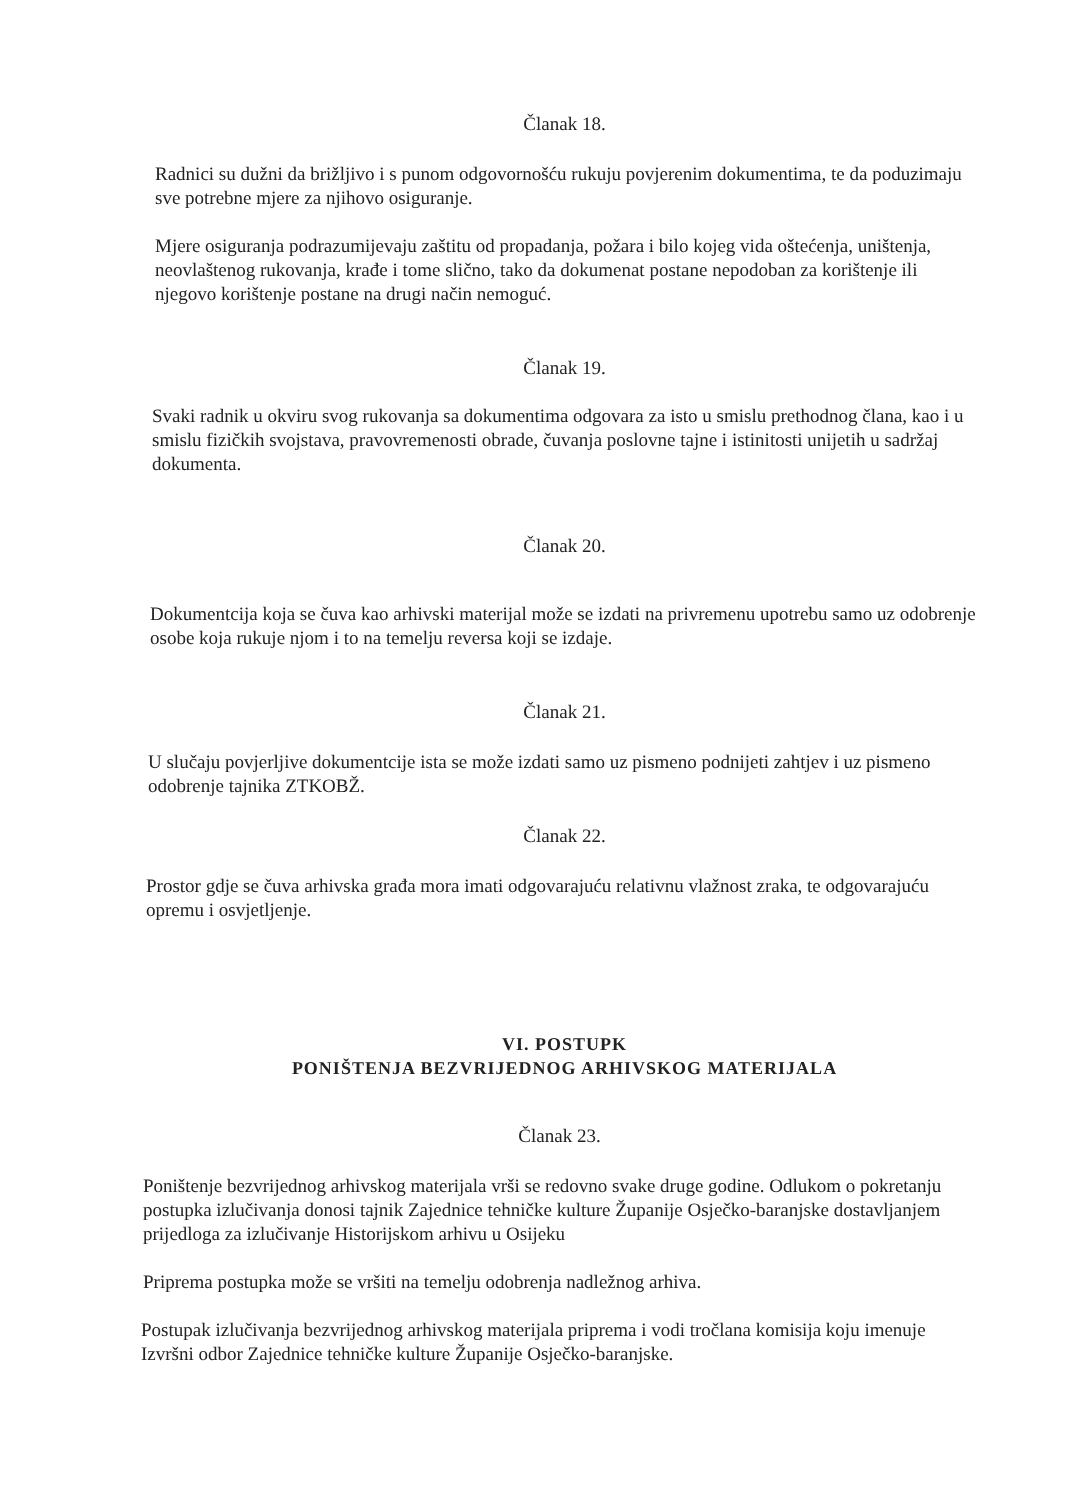Članak 18.
Radnici su dužni da brižljivo i s punom odgovornošću rukuju povjerenim dokumentima, te da poduzimaju sve potrebne mjere za njihovo osiguranje.
Mjere osiguranja podrazumijevaju zaštitu od propadanja, požara i bilo kojeg vida oštećenja, uništenja, neovlaštenog rukovanja, krađe i tome slično, tako da dokumenat postane nepodoban za korištenje ili njegovo korištenje postane na drugi način nemoguć.
Članak 19.
Svaki radnik u okviru svog rukovanja sa dokumentima odgovara za isto u smislu prethodnog člana, kao i u smislu fizičkih svojstava, pravovremenosti obrade, čuvanja poslovne tajne i istinitosti unijetih u sadržaj dokumenta.
Članak 20.
Dokumentcija koja se čuva kao arhivski materijal može se izdati na privremenu upotrebu samo uz odobrenje osobe koja rukuje njom i to na temelju reversa koji se izdaje.
Članak 21.
U slučaju povjerljive dokumentcije ista se može izdati samo uz pismeno podnijeti zahtjev i uz pismeno odobrenje tajnika ZTKOBŽ.
Članak 22.
Prostor gdje se čuva arhivska građa mora imati odgovarajuću relativnu vlažnost zraka, te odgovarajuću opremu i osvjetljenje.
VI. POSTUPK
PONIŠTENJA BEZVRIJEDNOG ARHIVSKOG MATERIJALA
Članak 23.
Poništenje bezvrijednog arhivskog materijala vrši se redovno svake druge godine. Odlukom o pokretanju postupka izlučivanja donosi tajnik Zajednice tehničke kulture Županije Osječko-baranjske dostavljanjem prijedloga za izlučivanje Historijskom arhivu u Osijeku
Priprema postupka može se vršiti na temelju odobrenja nadležnog arhiva.
Postupak izlučivanja bezvrijednog arhivskog materijala priprema i vodi tročlana komisija koju imenuje Izvršni odbor Zajednice tehničke kulture Županije Osječko-baranjske.